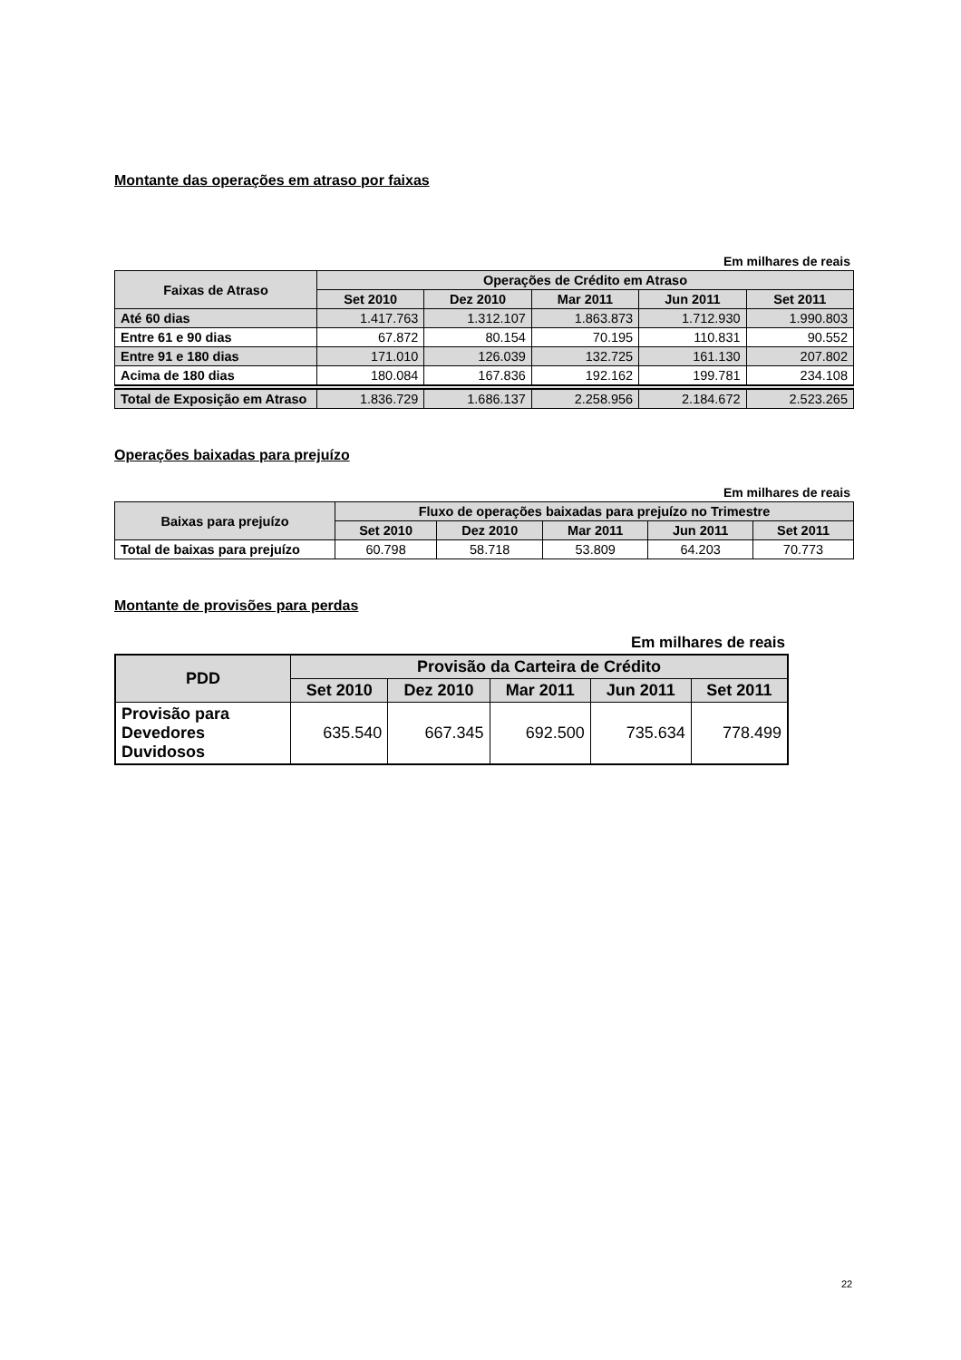Montante das operações em atraso por faixas
Em milhares de reais
| Faixas de Atraso | Operações de Crédito em Atraso | | | | |
| --- | --- | --- | --- | --- | --- |
| | Set 2010 | Dez 2010 | Mar 2011 | Jun 2011 | Set 2011 |
| Até 60 dias | 1.417.763 | 1.312.107 | 1.863.873 | 1.712.930 | 1.990.803 |
| Entre 61 e 90 dias | 67.872 | 80.154 | 70.195 | 110.831 | 90.552 |
| Entre 91 e 180 dias | 171.010 | 126.039 | 132.725 | 161.130 | 207.802 |
| Acima de 180 dias | 180.084 | 167.836 | 192.162 | 199.781 | 234.108 |
| Total de Exposição em Atraso | 1.836.729 | 1.686.137 | 2.258.956 | 2.184.672 | 2.523.265 |
Operações baixadas para prejuízo
Em milhares de reais
| Baixas para prejuízo | Fluxo de operações baixadas para prejuízo no Trimestre | | | | |
| --- | --- | --- | --- | --- | --- |
| | Set 2010 | Dez 2010 | Mar 2011 | Jun 2011 | Set 2011 |
| Total de baixas para prejuízo | 60.798 | 58.718 | 53.809 | 64.203 | 70.773 |
Montante de provisões para perdas
Em milhares de reais
| PDD | Provisão da Carteira de Crédito | | | | |
| --- | --- | --- | --- | --- | --- |
| | Set 2010 | Dez 2010 | Mar 2011 | Jun 2011 | Set 2011 |
| Provisão para Devedores Duvidosos | 635.540 | 667.345 | 692.500 | 735.634 | 778.499 |
22